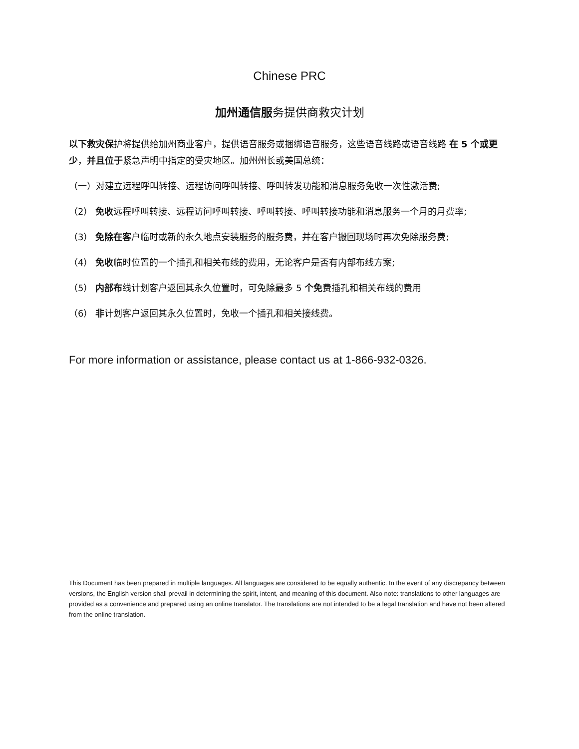Chinese PRC
加州通信服务提供商救灾计划
以下救灾保护将提供给加州商业客户，提供语音服务或捆绑语音服务，这些语音线路或语音线路 在 5 个或更少，并且位于紧急声明中指定的受灾地区。加州州长或美国总统：
（一）对建立远程呼叫转接、远程访问呼叫转接、呼叫转发功能和消息服务免收一次性激活费;
（2） 免收远程呼叫转接、远程访问呼叫转接、呼叫转接、呼叫转接功能和消息服务一个月的月费率;
（3） 免除在客户临时或新的永久地点安装服务的服务费，并在客户搬回现场时再次免除服务费;
（4） 免收临时位置的一个插孔和相关布线的费用，无论客户是否有内部布线方案;
（5） 内部布线计划客户返回其永久位置时，可免除最多 5 个免费插孔和相关布线的费用
（6） 非计划客户返回其永久位置时，免收一个插孔和相关接线费。
For more information or assistance, please contact us at 1-866-932-0326.
This Document has been prepared in multiple languages. All languages are considered to be equally authentic. In the event of any discrepancy between versions, the English version shall prevail in determining the spirit, intent, and meaning of this document. Also note: translations to other languages are provided as a convenience and prepared using an online translator. The translations are not intended to be a legal translation and have not been altered from the online translation.